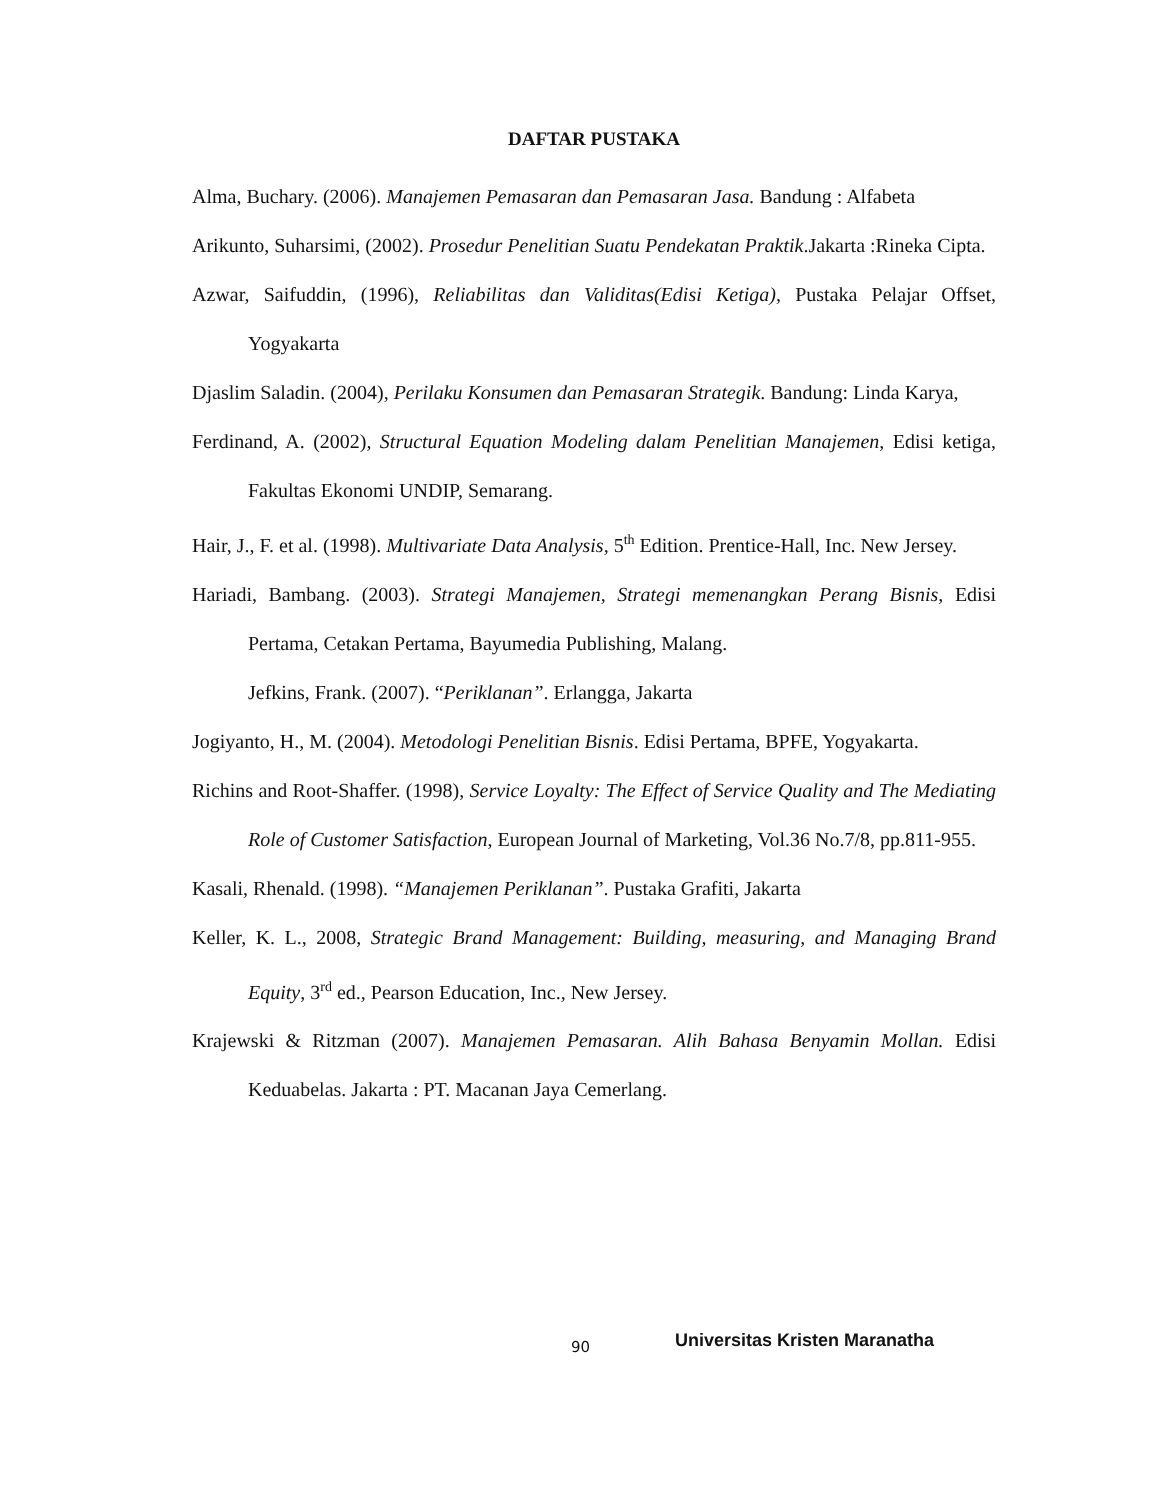DAFTAR PUSTAKA
Alma, Buchary. (2006). Manajemen Pemasaran dan Pemasaran Jasa. Bandung : Alfabeta
Arikunto, Suharsimi, (2002). Prosedur Penelitian Suatu Pendekatan Praktik.Jakarta :Rineka Cipta.
Azwar, Saifuddin, (1996), Reliabilitas dan Validitas(Edisi Ketiga), Pustaka Pelajar Offset, Yogyakarta
Djaslim Saladin. (2004), Perilaku Konsumen dan Pemasaran Strategik. Bandung: Linda Karya,
Ferdinand, A. (2002), Structural Equation Modeling dalam Penelitian Manajemen, Edisi ketiga, Fakultas Ekonomi UNDIP, Semarang.
Hair, J., F. et al. (1998). Multivariate Data Analysis, 5<sup>th</sup> Edition. Prentice-Hall, Inc. New Jersey.
Hariadi, Bambang. (2003). Strategi Manajemen, Strategi memenangkan Perang Bisnis, Edisi Pertama, Cetakan Pertama, Bayumedia Publishing, Malang.
Jefkins, Frank. (2007). “Periklanan”. Erlangga, Jakarta
Jogiyanto, H., M. (2004). Metodologi Penelitian Bisnis. Edisi Pertama, BPFE, Yogyakarta.
Richins and Root-Shaffer. (1998), Service Loyalty: The Effect of Service Quality and The Mediating Role of Customer Satisfaction, European Journal of Marketing, Vol.36 No.7/8, pp.811-955.
Kasali, Rhenald. (1998). “Manajemen Periklanan”. Pustaka Grafiti, Jakarta
Keller, K. L., 2008, Strategic Brand Management: Building, measuring, and Managing Brand Equity, 3<sup>rd</sup> ed., Pearson Education, Inc., New Jersey.
Krajewski & Ritzman (2007). Manajemen Pemasaran. Alih Bahasa Benyamin Mollan. Edisi Keduabelas. Jakarta : PT. Macanan Jaya Cemerlang.
90 Universitas Kristen Maranatha